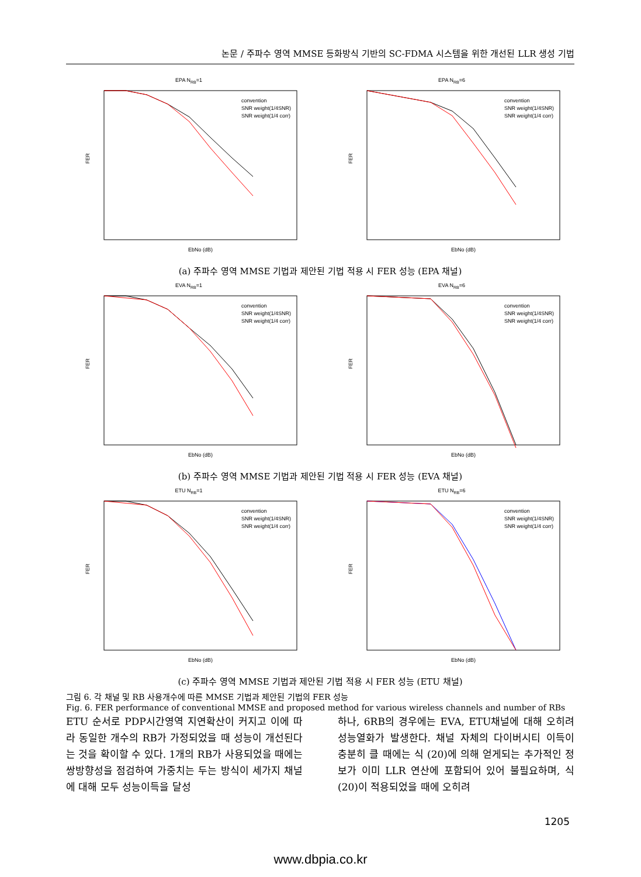논문 / 주파수 영역 MMSE 등화방식 기반의 SC-FDMA 시스템을 위한 개선된 LLR 생성 기법
EPA NRB=1
FER
EbNo (dB)
convention
SNR weight(1/4SNR)
SNR weight(1/4 corr)
EPA NRB=6
FER
EbNo (dB)
convention
SNR weight(1/4SNR)
SNR weight(1/4 corr)
(a) 주파수 영역 MMSE 기법과 제안된 기법 적용 시 FER 성능 (EPA 채널)
EVA NRB=1
FER
EbNo (dB)
convention
SNR weight(1/4SNR)
SNR weight(1/4 corr)
EVA NRB=6
FER
EbNo (dB)
convention
SNR weight(1/4SNR)
SNR weight(1/4 corr)
(b) 주파수 영역 MMSE 기법과 제안된 기법 적용 시 FER 성능 (EVA 채널)
ETU NRB=1
FER
EbNo (dB)
convention
SNR weight(1/4SNR)
SNR weight(1/4 corr)
ETU NRB=6
FER
EbNo (dB)
convention
SNR weight(1/4SNR)
SNR weight(1/4 corr)
(c) 주파수 영역 MMSE 기법과 제안된 기법 적용 시 FER 성능 (ETU 채널)
그림 6. 각 채널 및 RB 사용개수에 따른 MMSE 기법과 제안된 기법의 FER 성능
Fig. 6. FER performance of conventional MMSE and proposed method for various wireless channels and number of RBs
ETU 순서로 PDP시간영역 지연확산이 커지고 이에 따라 동일한 개수의 RB가 가정되었을 때 성능이 개선된다는 것을 확이할 수 있다. 1개의 RB가 사용되었을 때에는 쌍방향성을 점검하여 가중치는 두는 방식이 세가지 채널에 대해 모두 성능이득을 달성
하나, 6RB의 경우에는 EVA, ETU채널에 대해 오히려 성능열화가 발생한다. 채널 자체의 다이버시티 이득이 충분히 클 때에는 식 (20)에 의해 얻게되는 추가적인 정보가 이미 LLR 연산에 포함되어 있어 불필요하며, 식 (20)이 적용되었을 때에 오히려
1205
www.dbpia.co.kr